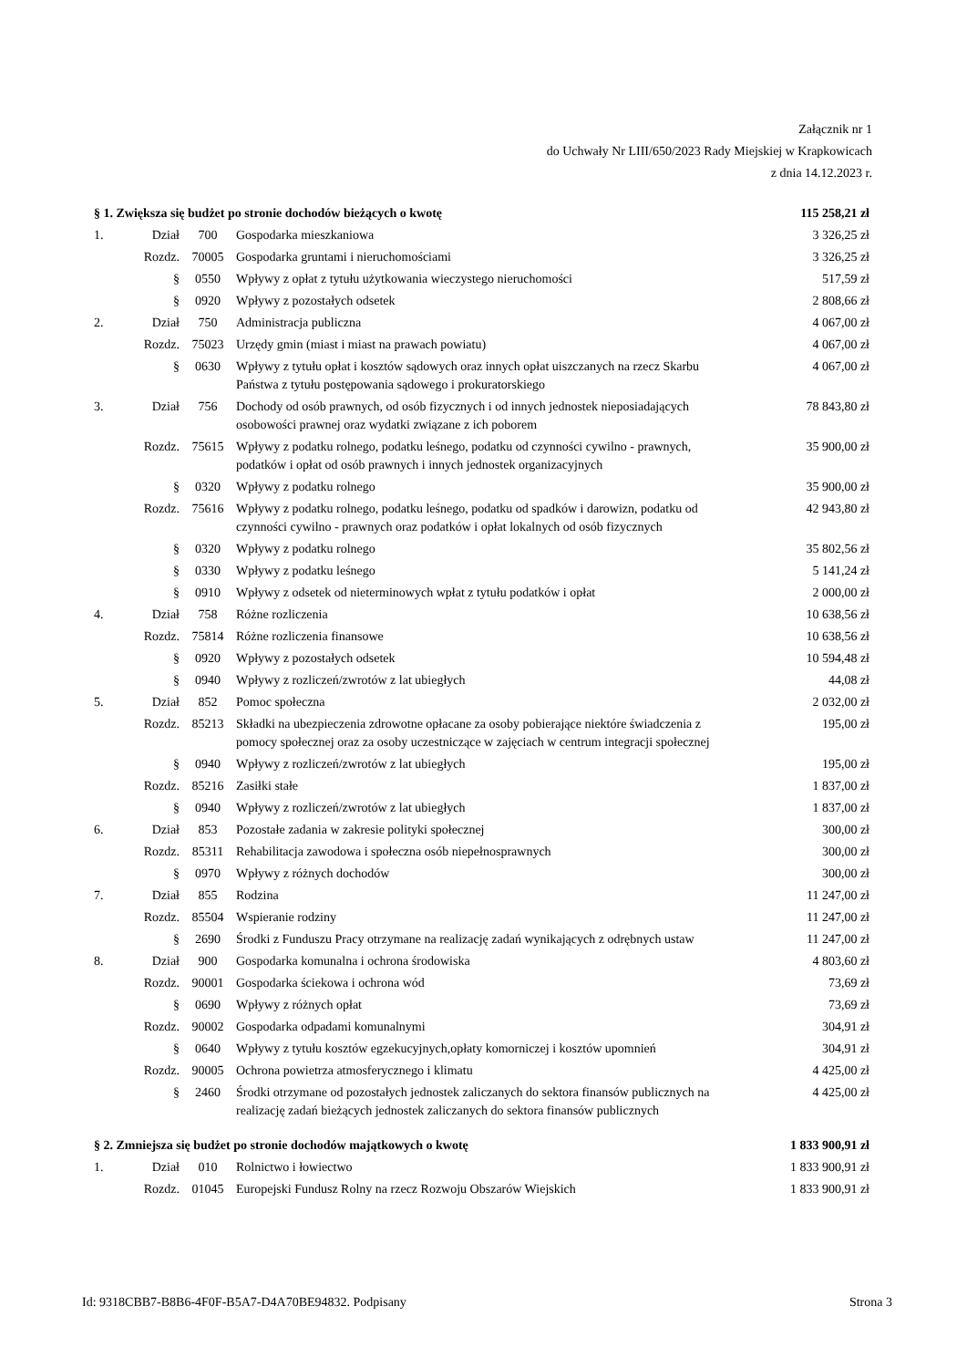Załącznik nr 1
do Uchwały Nr LIII/650/2023 Rady Miejskiej w Krapkowicach
z dnia 14.12.2023 r.
| § 1. Zwiększa się budżet po stronie dochodów bieżących o kwotę | | | | 115 258,21 zł |
| 1. | Dział | 700 | Gospodarka mieszkaniowa | 3 326,25 zł |
| | Rozdz. | 70005 | Gospodarka gruntami i nieruchomościami | 3 326,25 zł |
| | § | 0550 | Wpływy z opłat z tytułu użytkowania wieczystego nieruchomości | 517,59 zł |
| | § | 0920 | Wpływy z pozostałych odsetek | 2 808,66 zł |
| 2. | Dział | 750 | Administracja publiczna | 4 067,00 zł |
| | Rozdz. | 75023 | Urzędy gmin (miast i miast na prawach powiatu) | 4 067,00 zł |
| | § | 0630 | Wpływy z tytułu opłat i kosztów sądowych oraz innych opłat uiszczanych na rzecz Skarbu Państwa z tytułu postępowania sądowego i prokuratorskiego | 4 067,00 zł |
| 3. | Dział | 756 | Dochody od osób prawnych, od osób fizycznych i od innych jednostek nieposiadających osobowości prawnej oraz wydatki związane z ich poborem | 78 843,80 zł |
| | Rozdz. | 75615 | Wpływy z podatku rolnego, podatku leśnego, podatku od czynności cywilno - prawnych, podatków i opłat od osób prawnych i innych jednostek organizacyjnych | 35 900,00 zł |
| | § | 0320 | Wpływy z podatku rolnego | 35 900,00 zł |
| | Rozdz. | 75616 | Wpływy z podatku rolnego, podatku leśnego, podatku od spadków i darowizn, podatku od czynności cywilno - prawnych oraz podatków i opłat lokalnych od osób fizycznych | 42 943,80 zł |
| | § | 0320 | Wpływy z podatku rolnego | 35 802,56 zł |
| | § | 0330 | Wpływy z podatku leśnego | 5 141,24 zł |
| | § | 0910 | Wpływy z odsetek od nieterminowych wpłat z tytułu podatków i opłat | 2 000,00 zł |
| 4. | Dział | 758 | Różne rozliczenia | 10 638,56 zł |
| | Rozdz. | 75814 | Różne rozliczenia finansowe | 10 638,56 zł |
| | § | 0920 | Wpływy z pozostałych odsetek | 10 594,48 zł |
| | § | 0940 | Wpływy z rozliczeń/zwrotów z lat ubiegłych | 44,08 zł |
| 5. | Dział | 852 | Pomoc społeczna | 2 032,00 zł |
| | Rozdz. | 85213 | Składki na ubezpieczenia zdrowotne opłacane za osoby pobierające niektóre świadczenia z pomocy społecznej oraz za osoby uczestniczące w zajęciach w centrum integracji społecznej | 195,00 zł |
| | § | 0940 | Wpływy z rozliczeń/zwrotów z lat ubiegłych | 195,00 zł |
| | Rozdz. | 85216 | Zasiłki stałe | 1 837,00 zł |
| | § | 0940 | Wpływy z rozliczeń/zwrotów z lat ubiegłych | 1 837,00 zł |
| 6. | Dział | 853 | Pozostałe zadania w zakresie polityki społecznej | 300,00 zł |
| | Rozdz. | 85311 | Rehabilitacja zawodowa i społeczna osób niepełnosprawnych | 300,00 zł |
| | § | 0970 | Wpływy z różnych dochodów | 300,00 zł |
| 7. | Dział | 855 | Rodzina | 11 247,00 zł |
| | Rozdz. | 85504 | Wspieranie rodziny | 11 247,00 zł |
| | § | 2690 | Środki z Funduszu Pracy otrzymane na realizację zadań wynikających z odrębnych ustaw | 11 247,00 zł |
| 8. | Dział | 900 | Gospodarka komunalna i ochrona środowiska | 4 803,60 zł |
| | Rozdz. | 90001 | Gospodarka ściekowa i ochrona wód | 73,69 zł |
| | § | 0690 | Wpływy z różnych opłat | 73,69 zł |
| | Rozdz. | 90002 | Gospodarka odpadami komunalnymi | 304,91 zł |
| | § | 0640 | Wpływy z tytułu kosztów egzekucyjnych,opłaty komorniczej i kosztów upomnień | 304,91 zł |
| | Rozdz. | 90005 | Ochrona powietrza atmosferycznego i klimatu | 4 425,00 zł |
| | § | 2460 | Środki otrzymane od pozostałych jednostek zaliczanych do sektora finansów publicznych na realizację zadań bieżących jednostek zaliczanych do sektora finansów publicznych | 4 425,00 zł |
| § 2. Zmniejsza się budżet po stronie dochodów majątkowych o kwotę | | | | 1 833 900,91 zł |
| 1. | Dział | 010 | Rolnictwo i łowiectwo | 1 833 900,91 zł |
| | Rozdz. | 01045 | Europejski Fundusz Rolny na rzecz Rozwoju Obszarów Wiejskich | 1 833 900,91 zł |
Id: 9318CBB7-B8B6-4F0F-B5A7-D4A70BE94832. Podpisany Strona 3